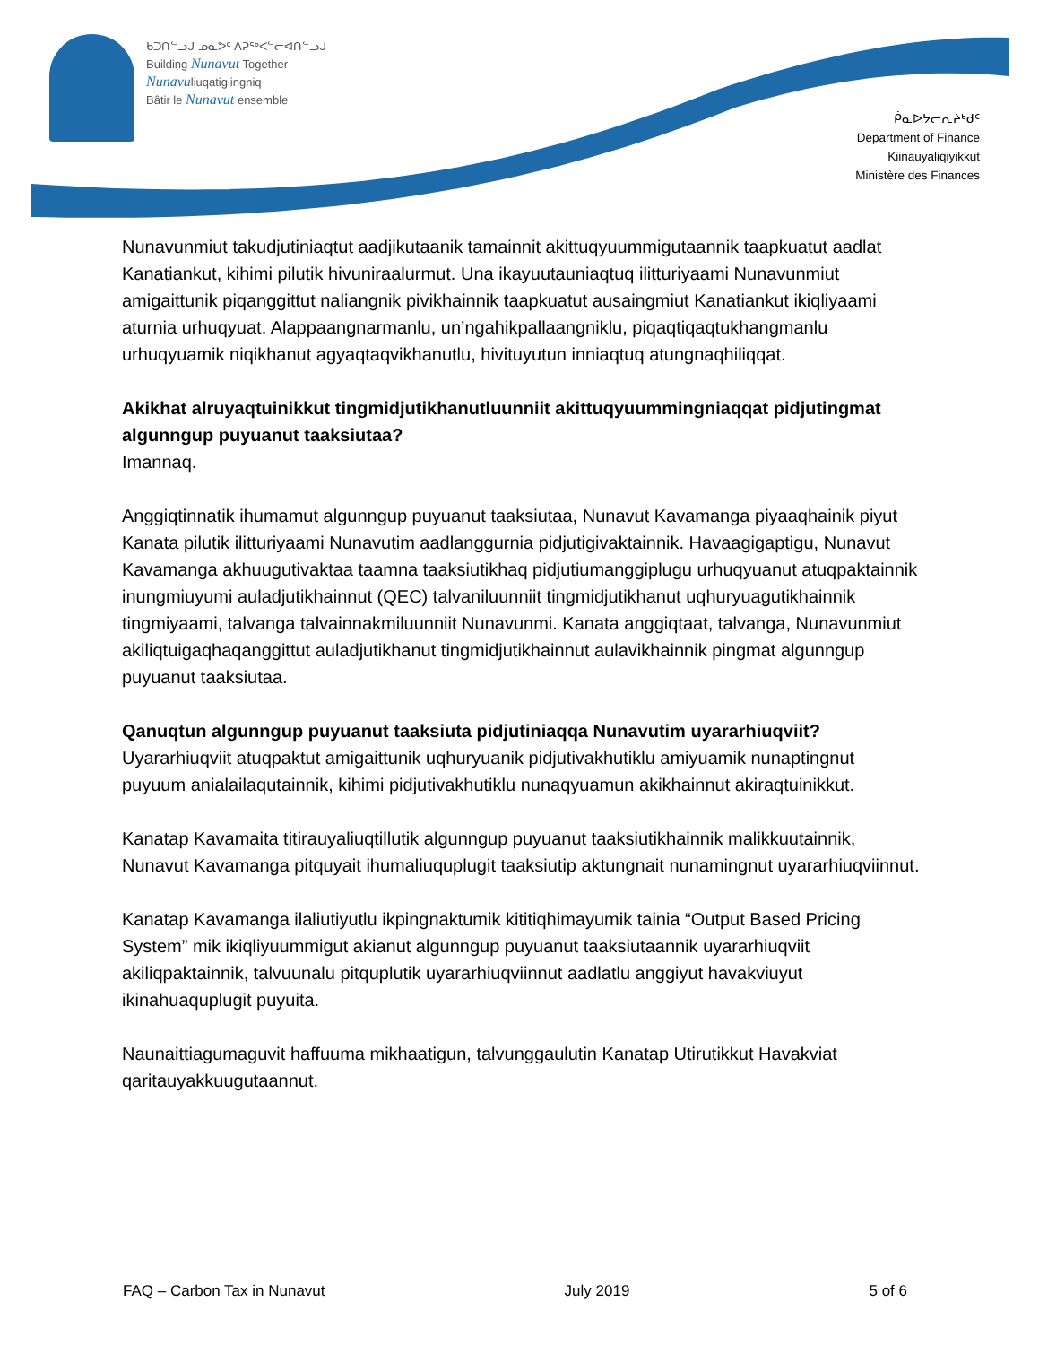ᑲᑐᑎᓪᓗᒍ ᓄᓇᕗᑦ ᐱᕈᖅᐸᓪᓕᐊᑎᓪᓗᒍ
Building Nunavut Together
Nunavuliuqatigiingniq
Bâtir le Nunavut ensemble
ᑮᓇᐅᔭᓕᕆᔨᒃᑯᑦ
Department of Finance
Kiinauyaliqiyikkut
Ministère des Finances
Nunavunmiut takudjutiniaqtut aadjikutaanik tamainnit akittuqyuummigutaannik taapkuatut aadlat Kanatiankut, kihimi pilutik hivuniraalurmut. Una ikayuutauniaqtuq ilitturiyaami Nunavunmiut amigaittunik piqanggittut naliangnik pivikhainnik taapkuatut ausaingmiut Kanatiankut ikiqliyaami aturnia urhuqyuat. Alappaangnarmanlu, un’ngahikpallaangniklu, piqaqtiqaqtukhangmanlu urhuqyuamik niqikhanut agyaqtaqvikhanutlu, hivituyutun inniaqtuq atungnaqhiliqqat.
Akikhat alruyaqtuinikkut tingmidjutikhanutluunniit akittuqyuummingniaqqat pidjutingmat algunngup puyuanut taaksiutaa?
Imannaq.
Anggiqtinnatik ihumamut algunngup puyuanut taaksiutaa, Nunavut Kavamanga piyaaqhainik piyut Kanata pilutik ilitturiyaami Nunavutim aadlanggurnia pidjutigivaktainnik. Havaagigaptigu, Nunavut Kavamanga akhuugutivaktaa taamna taaksiutikhaq pidjutiumanggiplugu urhuqyuanut atuqpaktainnik inungmiuyumi auladjutikhainnut (QEC) talvaniluunniit tingmidjutikhanut uqhuryuagutikhainnik tingmiyaami, talvanga talvainnakmiluunniit Nunavunmi. Kanata anggiqtaat, talvanga, Nunavunmiut akiliqtuigaqhaqanggittut auladjutikhanut tingmidjutikhainnut aulavikhainnik pingmat algunngup puyuanut taaksiutaa.
Qanuqtun algunngup puyuanut taaksiuta pidjutiniaqqa Nunavutim uyararhiuqviit?
Uyararhiuqviit atuqpaktut amigaittunik uqhuryuanik pidjutivakhutiklu amiyuamik nunaptingnut puyuum anialailaqutainnik, kihimi pidjutivakhutiklu nunaqyuamun akikhainnut akiraqtuinikkut.
Kanatap Kavamaita titirauyaliuqtillutik algunngup puyuanut taaksiutikhainnik malikkuutainnik, Nunavut Kavamanga pitquyait ihumaliuquplugit taaksiutip aktungnait nunamingnut uyararhiuqviinnut.
Kanatap Kavamanga ilaliutiyutlu ikpingnaktumik kititiqhimayumik tainia “Output Based Pricing System” mik ikiqliyuummigut akianut algunngup puyuanut taaksiutaannik uyararhiuqviit akiliqpaktainnik, talvuunalu pitquplutik uyararhiuqviinnut aadlatlu anggiyut havakviuyut ikinahuaquplugit puyuita.
Naunaittiagumaguvit haffuuma mikhaatigun, talvunggaulutin Kanatap Utirutikkut Havakviat qaritauyakkuugutaannut.
FAQ – Carbon Tax in Nunavut July 2019 5 of 6